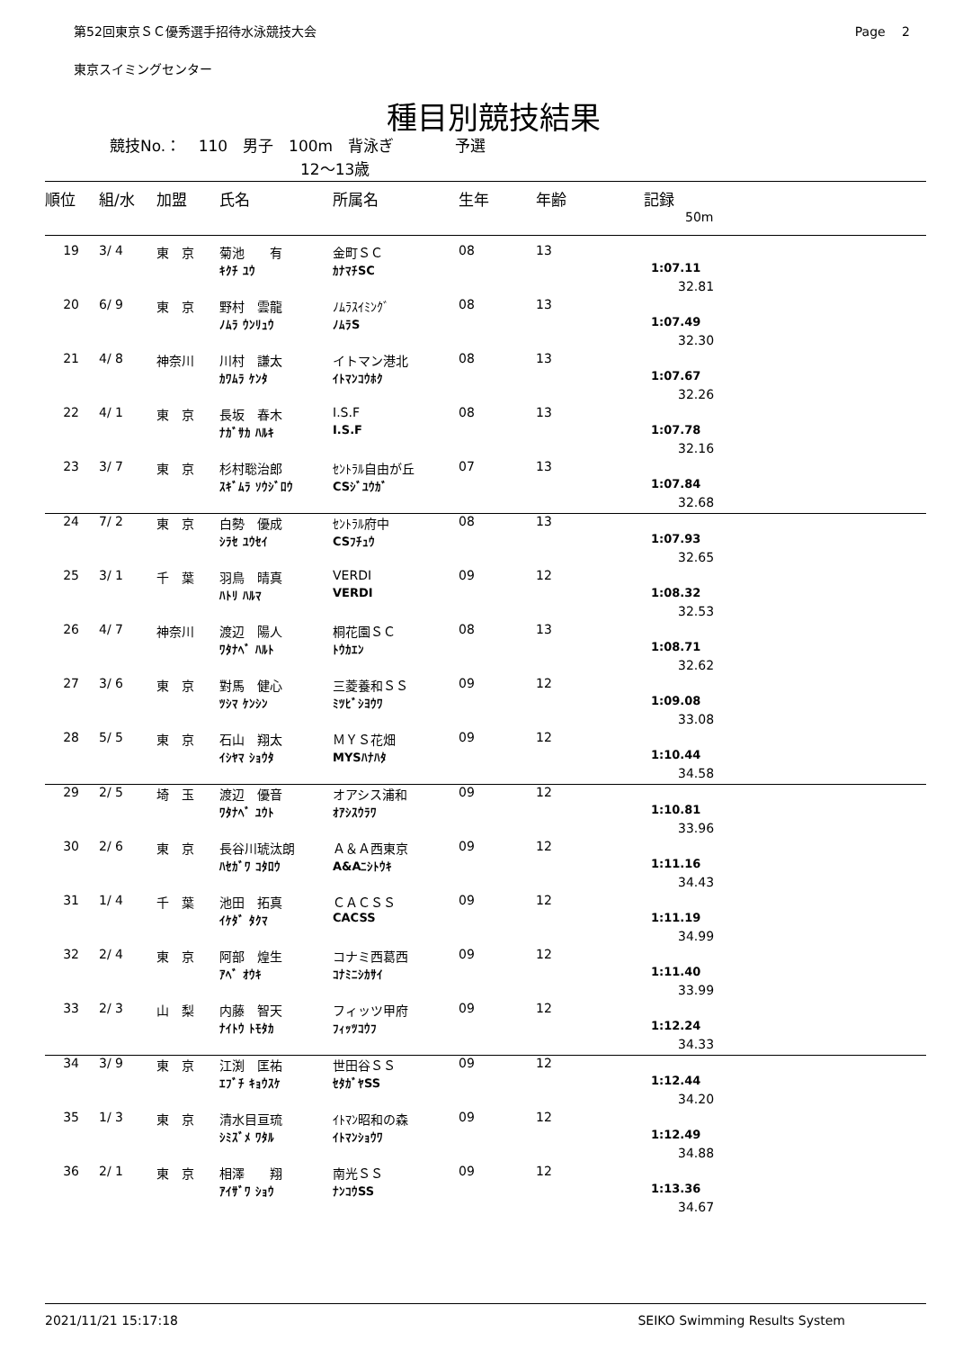第52回東京ＳＣ優秀選手招待水泳競技大会 Page　 2
東京スイミングセンター
種目別競技結果
競技No.： 110　男子　100m　背泳ぎ　　　　予選
12～13歳
| 順位 | 組/水 | 加盟 | 氏名 | 所属名 | 生年 | 年齢 | 記録 |
| --- | --- | --- | --- | --- | --- | --- | --- |
| | | | | | | | 50m |
| 19 | 3/ 4 | 東 京 | 菊池 有 | 金町ＳＣ | 08 | 13 | |
| | | | ｷｸﾁ ﾕｳ | ｶﾅﾏﾁSC | | | 1:07.11 |
| | | | | | | | 32.81 |
| 20 | 6/ 9 | 東 京 | 野村 雲龍 | ﾉﾑﾗｽｲﾐﾝｸﾞ | 08 | 13 | |
| | | | ﾉﾑﾗ ｳﾝﾘｭｳ | ﾉﾑﾗS | | | 1:07.49 |
| | | | | | | | 32.30 |
| 21 | 4/ 8 | 神奈川 | 川村 謙太 | イトマン港北 | 08 | 13 | |
| | | | ｶﾜﾑﾗ ｹﾝﾀ | ｲﾄﾏﾝｺｳﾎｸ | | | 1:07.67 |
| | | | | | | | 32.26 |
| 22 | 4/ 1 | 東 京 | 長坂 春木 | I.S.F | 08 | 13 | |
| | | | ﾅｶﾞｻｶ ﾊﾙｷ | I.S.F | | | 1:07.78 |
| | | | | | | | 32.16 |
| 23 | 3/ 7 | 東 京 | 杉村聡治郎 | ｾﾝﾄﾗﾙ自由が丘 | 07 | 13 | |
| | | | ｽｷﾞﾑﾗ ｿｳｼﾞﾛｳ | CSｼﾞﾕｳｶﾞ | | | 1:07.84 |
| | | | | | | | 32.68 |
| 24 | 7/ 2 | 東 京 | 白勢 優成 | ｾﾝﾄﾗﾙ府中 | 08 | 13 | |
| | | | ｼﾗｾ ﾕｳｾｲ | CSﾌﾁｭｳ | | | 1:07.93 |
| | | | | | | | 32.65 |
| 25 | 3/ 1 | 千 葉 | 羽鳥 晴真 | VERDI | 09 | 12 | |
| | | | ﾊﾄﾘ ﾊﾙﾏ | VERDI | | | 1:08.32 |
| | | | | | | | 32.53 |
| 26 | 4/ 7 | 神奈川 | 渡辺 陽人 | 桐花園ＳＣ | 08 | 13 | |
| | | | ﾜﾀﾅﾍﾞ ﾊﾙﾄ | ﾄｳｶｴﾝ | | | 1:08.71 |
| | | | | | | | 32.62 |
| 27 | 3/ 6 | 東 京 | 對馬 健心 | 三菱養和ＳＳ | 09 | 12 | |
| | | | ﾂｼﾏ ｹﾝｼﾝ | ﾐﾂﾋﾞｼﾖｳﾜ | | | 1:09.08 |
| | | | | | | | 33.08 |
| 28 | 5/ 5 | 東 京 | 石山 翔太 | ＭＹＳ花畑 | 09 | 12 | |
| | | | ｲｼﾔﾏ ｼｮｳﾀ | MYSﾊﾅﾊﾀ | | | 1:10.44 |
| | | | | | | | 34.58 |
| 29 | 2/ 5 | 埼 玉 | 渡辺 優音 | オアシス浦和 | 09 | 12 | |
| | | | ﾜﾀﾅﾍﾞ ﾕｳﾄ | ｵｱｼｽｳﾗﾜ | | | 1:10.81 |
| | | | | | | | 33.96 |
| 30 | 2/ 6 | 東 京 | 長谷川琥汰朗 | Ａ＆Ａ西東京 | 09 | 12 | |
| | | | ﾊｾｶﾞﾜ ｺﾀﾛｳ | A&Aﾆｼﾄｳｷ | | | 1:11.16 |
| | | | | | | | 34.43 |
| 31 | 1/ 4 | 千 葉 | 池田 拓真 | ＣＡＣＳＳ | 09 | 12 | |
| | | | ｲｹﾀﾞ ﾀｸﾏ | CACSS | | | 1:11.19 |
| | | | | | | | 34.99 |
| 32 | 2/ 4 | 東 京 | 阿部 煌生 | コナミ西葛西 | 09 | 12 | |
| | | | ｱﾍﾞ ｵｳｷ | ｺﾅﾐﾆｼｶｻｲ | | | 1:11.40 |
| | | | | | | | 33.99 |
| 33 | 2/ 3 | 山 梨 | 内藤 智天 | フィッツ甲府 | 09 | 12 | |
| | | | ﾅｲﾄｳ ﾄﾓﾀｶ | ﾌｨｯﾂｺｳﾌ | | | 1:12.24 |
| | | | | | | | 34.33 |
| 34 | 3/ 9 | 東 京 | 江渕 匡祐 | 世田谷ＳＳ | 09 | 12 | |
| | | | ｴﾌﾞﾁ ｷｮｳｽｹ | ｾﾀｶﾞﾔSS | | | 1:12.44 |
| | | | | | | | 34.20 |
| 35 | 1/ 3 | 東 京 | 清水目亘琉 | ｲﾄﾏﾝ昭和の森 | 09 | 12 | |
| | | | ｼﾐｽﾞﾒ ﾜﾀﾙ | ｲﾄﾏﾝｼｮｳﾜ | | | 1:12.49 |
| | | | | | | | 34.88 |
| 36 | 2/ 1 | 東 京 | 相澤 翔 | 南光ＳＳ | 09 | 12 | |
| | | | ｱｲｻﾞﾜ ｼｮｳ | ﾅﾝｺｳSS | | | 1:13.36 |
| | | | | | | | 34.67 |
2021/11/21 15:17:18 SEIKO Swimming Results System